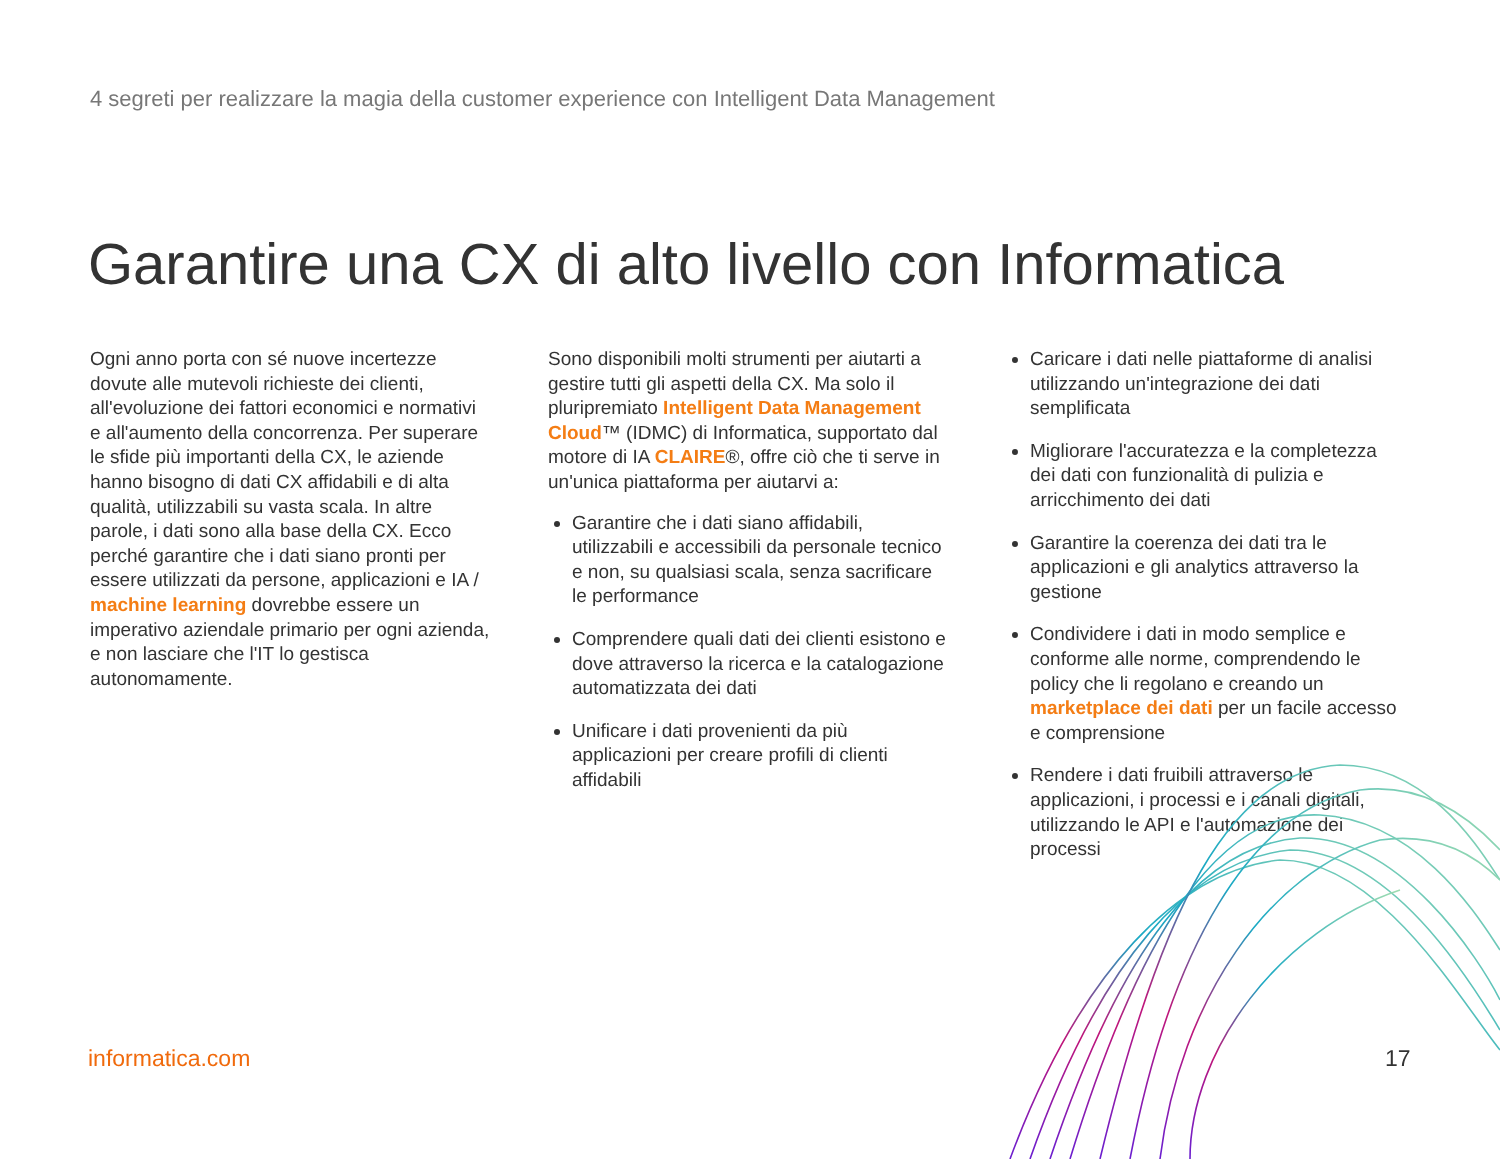4 segreti per realizzare la magia della customer experience con Intelligent Data Management
Garantire una CX di alto livello con Informatica
Ogni anno porta con sé nuove incertezze dovute alle mutevoli richieste dei clienti, all'evoluzione dei fattori economici e normativi e all'aumento della concorrenza. Per superare le sfide più importanti della CX, le aziende hanno bisogno di dati CX affidabili e di alta qualità, utilizzabili su vasta scala. In altre parole, i dati sono alla base della CX. Ecco perché garantire che i dati siano pronti per essere utilizzati da persone, applicazioni e IA / machine learning dovrebbe essere un imperativo aziendale primario per ogni azienda, e non lasciare che l'IT lo gestisca autonomamente.
Sono disponibili molti strumenti per aiutarti a gestire tutti gli aspetti della CX. Ma solo il pluripremiato Intelligent Data Management Cloud™ (IDMC) di Informatica, supportato dal motore di IA CLAIRE®, offre ciò che ti serve in un'unica piattaforma per aiutarvi a:
Garantire che i dati siano affidabili, utilizzabili e accessibili da personale tecnico e non, su qualsiasi scala, senza sacrificare le performance
Comprendere quali dati dei clienti esistono e dove attraverso la ricerca e la catalogazione automatizzata dei dati
Unificare i dati provenienti da più applicazioni per creare profili di clienti affidabili
Caricare i dati nelle piattaforme di analisi utilizzando un'integrazione dei dati semplificata
Migliorare l'accuratezza e la completezza dei dati con funzionalità di pulizia e arricchimento dei dati
Garantire la coerenza dei dati tra le applicazioni e gli analytics attraverso la gestione
Condividere i dati in modo semplice e conforme alle norme, comprendendo le policy che li regolano e creando un marketplace dei dati per un facile accesso e comprensione
Rendere i dati fruibili attraverso le applicazioni, i processi e i canali digitali, utilizzando le API e l'automazione dei processi
informatica.com 17